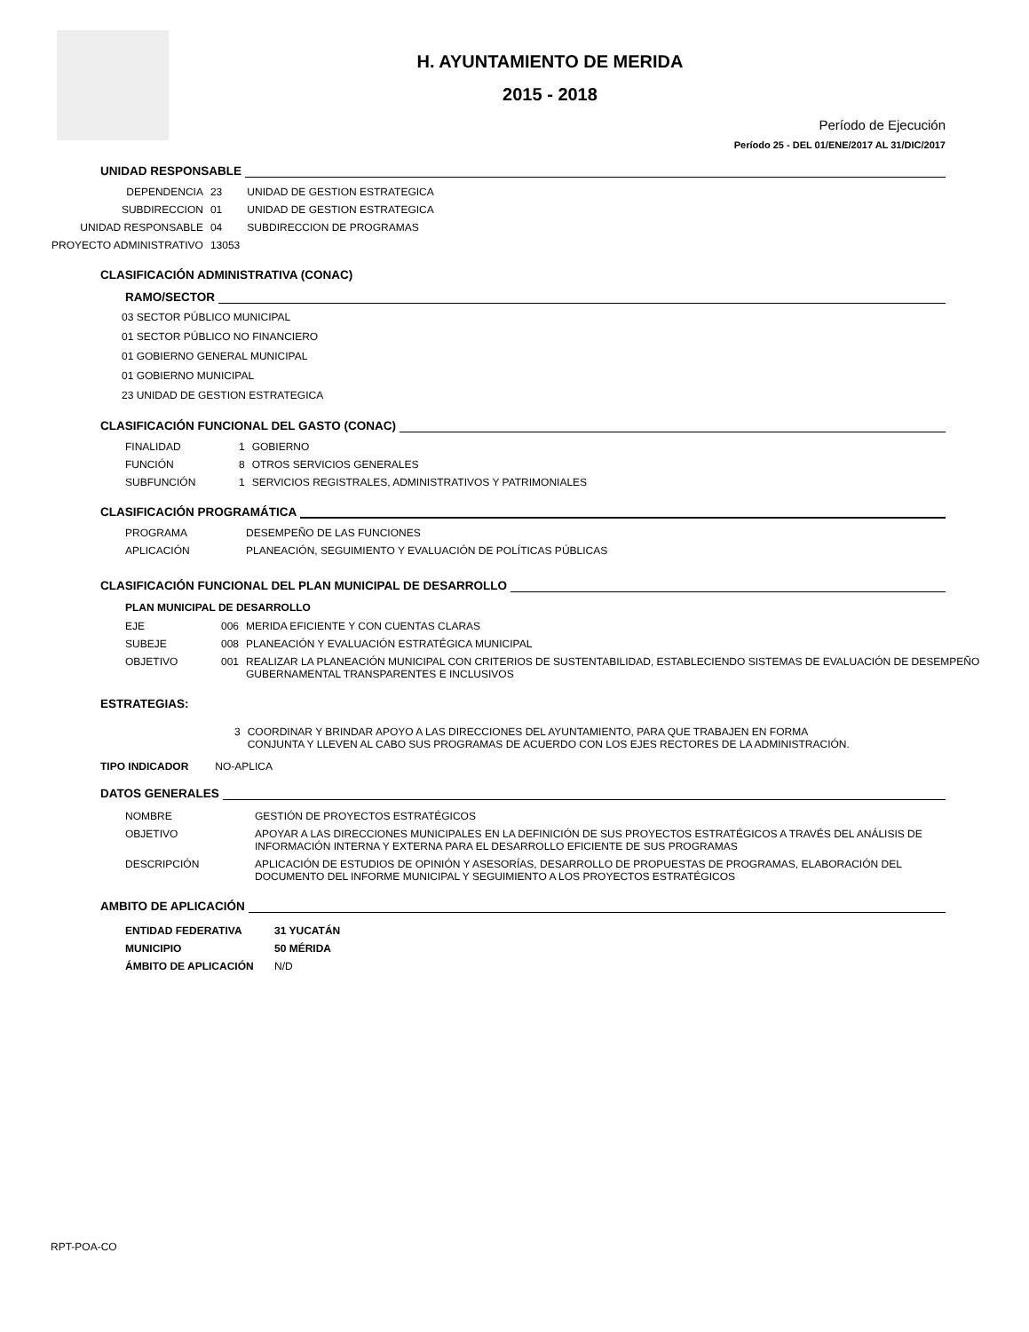H. AYUNTAMIENTO DE MERIDA
2015 - 2018
Período de Ejecución
Período 25 - DEL 01/ENE/2017 AL 31/DIC/2017
UNIDAD RESPONSABLE
| DEPENDENCIA | 23 | UNIDAD DE GESTION ESTRATEGICA |
| SUBDIRECCION | 01 | UNIDAD DE GESTION ESTRATEGICA |
| UNIDAD RESPONSABLE | 04 | SUBDIRECCION DE PROGRAMAS |
| PROYECTO ADMINISTRATIVO | 13053 | |
CLASIFICACIÓN ADMINISTRATIVA (CONAC)
RAMO/SECTOR
03 SECTOR PÚBLICO MUNICIPAL
01 SECTOR PÚBLICO NO FINANCIERO
01 GOBIERNO GENERAL MUNICIPAL
01 GOBIERNO MUNICIPAL
23 UNIDAD DE GESTION ESTRATEGICA
CLASIFICACIÓN FUNCIONAL DEL GASTO (CONAC)
| FINALIDAD | 1 | GOBIERNO |
| FUNCIÓN | 8 | OTROS SERVICIOS GENERALES |
| SUBFUNCIÓN | 1 | SERVICIOS REGISTRALES, ADMINISTRATIVOS Y PATRIMONIALES |
CLASIFICACIÓN PROGRAMÁTICA
| PROGRAMA | DESEMPEÑO DE LAS FUNCIONES |
| APLICACIÓN | PLANEACIÓN, SEGUIMIENTO Y EVALUACIÓN DE POLÍTICAS PÚBLICAS |
CLASIFICACIÓN FUNCIONAL DEL PLAN MUNICIPAL DE DESARROLLO
PLAN MUNICIPAL DE DESARROLLO
| EJE | 006 | MERIDA EFICIENTE Y CON CUENTAS CLARAS |
| SUBEJE | 008 | PLANEACIÓN Y EVALUACIÓN ESTRATÉGICA MUNICIPAL |
| OBJETIVO | 001 | REALIZAR LA PLANEACIÓN MUNICIPAL CON CRITERIOS DE SUSTENTABILIDAD, ESTABLECIENDO SISTEMAS DE EVALUACIÓN DE DESEMPEÑO GUBERNAMENTAL TRANSPARENTES E INCLUSIVOS |
ESTRATEGIAS:
| 3 | COORDINAR Y BRINDAR APOYO A LAS DIRECCIONES DEL AYUNTAMIENTO, PARA QUE TRABAJEN EN FORMA CONJUNTA Y LLEVEN AL CABO SUS PROGRAMAS DE ACUERDO CON LOS EJES RECTORES DE LA ADMINISTRACIÓN. |
TIPO INDICADOR NO-APLICA
DATOS GENERALES
| NOMBRE | GESTIÓN DE PROYECTOS ESTRATÉGICOS |
| OBJETIVO | APOYAR A LAS DIRECCIONES MUNICIPALES EN LA DEFINICIÓN DE SUS PROYECTOS ESTRATÉGICOS A TRAVÉS DEL ANÁLISIS DE INFORMACIÓN INTERNA Y EXTERNA PARA EL DESARROLLO EFICIENTE DE SUS PROGRAMAS |
| DESCRIPCIÓN | APLICACIÓN DE ESTUDIOS DE OPINIÓN Y ASESORÍAS, DESARROLLO DE PROPUESTAS DE PROGRAMAS, ELABORACIÓN DEL DOCUMENTO DEL INFORME MUNICIPAL Y SEGUIMIENTO A LOS PROYECTOS ESTRATÉGICOS |
AMBITO DE APLICACIÓN
| ENTIDAD FEDERATIVA | 31 YUCATÁN |
| MUNICIPIO | 50 MÉRIDA |
| ÁMBITO DE APLICACIÓN | N/D |
RPT-POA-CO